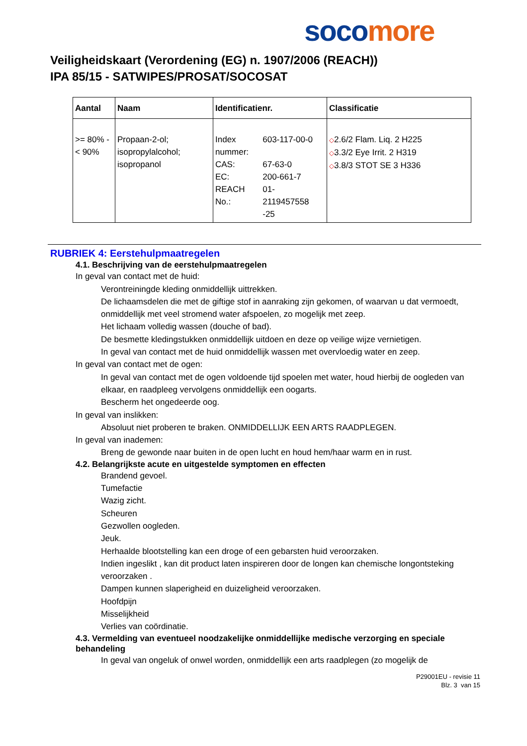soco more
Veiligheidskaart (Verordening (EG) n. 1907/2006 (REACH))
IPA 85/15 - SATWIPES/PROSAT/SOCOSAT
| Aantal | Naam | Identificatienr. | Classificatie |
| --- | --- | --- | --- |
| >= 80% - < 90% | Propaan-2-ol; isopropylalcohol; isopropanol | / Index nummer: / 603-117-00-0 / / CAS: / 67-63-0 / / EC: / 200-661-7 / / REACH No.: / 01-2119457558 -25 / | ◇ 2.6/2 Flam. Liq. 2 H225 ◇ 3.3/2 Eye Irrit. 2 H319 ◇ 3.8/3 STOT SE 3 H336 |
RUBRIEK 4: Eerstehulpmaatregelen
4.1. Beschrijving van de eerstehulpmaatregelen
In geval van contact met de huid:
Verontreiningde kleding onmiddellijk uittrekken.
De lichaamsdelen die met de giftige stof in aanraking zijn gekomen, of waarvan u dat vermoedt, onmiddellijk met veel stromend water afspoelen, zo mogelijk met zeep.
Het lichaam volledig wassen (douche of bad).
De besmette kledingstukken onmiddellijk uitdoen en deze op veilige wijze vernietigen.
In geval van contact met de huid onmiddellijk wassen met overvloedig water en zeep.
In geval van contact met de ogen:
In geval van contact met de ogen voldoende tijd spoelen met water, houd hierbij de oogleden van elkaar, en raadpleeg vervolgens onmiddellijk een oogarts.
Bescherm het ongedeerde oog.
In geval van inslikken:
Absoluut niet proberen te braken. ONMIDDELLIJK EEN ARTS RAADPLEGEN.
In geval van inademen:
Breng de gewonde naar buiten in de open lucht en houd hem/haar warm en in rust.
4.2. Belangrijkste acute en uitgestelde symptomen en effecten
Brandend gevoel.
Tumefactie
Wazig zicht.
Scheuren
Gezwollen oogleden.
Jeuk.
Herhaalde blootstelling kan een droge of een gebarsten huid veroorzaken.
Indien ingeslikt , kan dit product laten inspireren door de longen kan chemische longontsteking veroorzaken .
Dampen kunnen slaperigheid en duizeligheid veroorzaken.
Hoofdpijn
Misselijkheid
Verlies van coördinatie.
4.3. Vermelding van eventueel noodzakelijke onmiddellijke medische verzorging en speciale behandeling
In geval van ongeluk of onwel worden, onmiddellijk een arts raadplegen (zo mogelijk de
P29001EU - revisie 11
Blz. 3 van 15